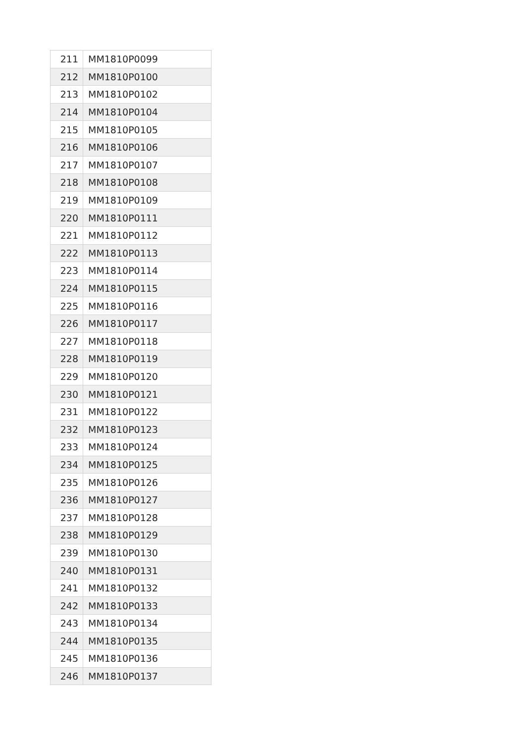| 211 | MM1810P0099 |
| 212 | MM1810P0100 |
| 213 | MM1810P0102 |
| 214 | MM1810P0104 |
| 215 | MM1810P0105 |
| 216 | MM1810P0106 |
| 217 | MM1810P0107 |
| 218 | MM1810P0108 |
| 219 | MM1810P0109 |
| 220 | MM1810P0111 |
| 221 | MM1810P0112 |
| 222 | MM1810P0113 |
| 223 | MM1810P0114 |
| 224 | MM1810P0115 |
| 225 | MM1810P0116 |
| 226 | MM1810P0117 |
| 227 | MM1810P0118 |
| 228 | MM1810P0119 |
| 229 | MM1810P0120 |
| 230 | MM1810P0121 |
| 231 | MM1810P0122 |
| 232 | MM1810P0123 |
| 233 | MM1810P0124 |
| 234 | MM1810P0125 |
| 235 | MM1810P0126 |
| 236 | MM1810P0127 |
| 237 | MM1810P0128 |
| 238 | MM1810P0129 |
| 239 | MM1810P0130 |
| 240 | MM1810P0131 |
| 241 | MM1810P0132 |
| 242 | MM1810P0133 |
| 243 | MM1810P0134 |
| 244 | MM1810P0135 |
| 245 | MM1810P0136 |
| 246 | MM1810P0137 |